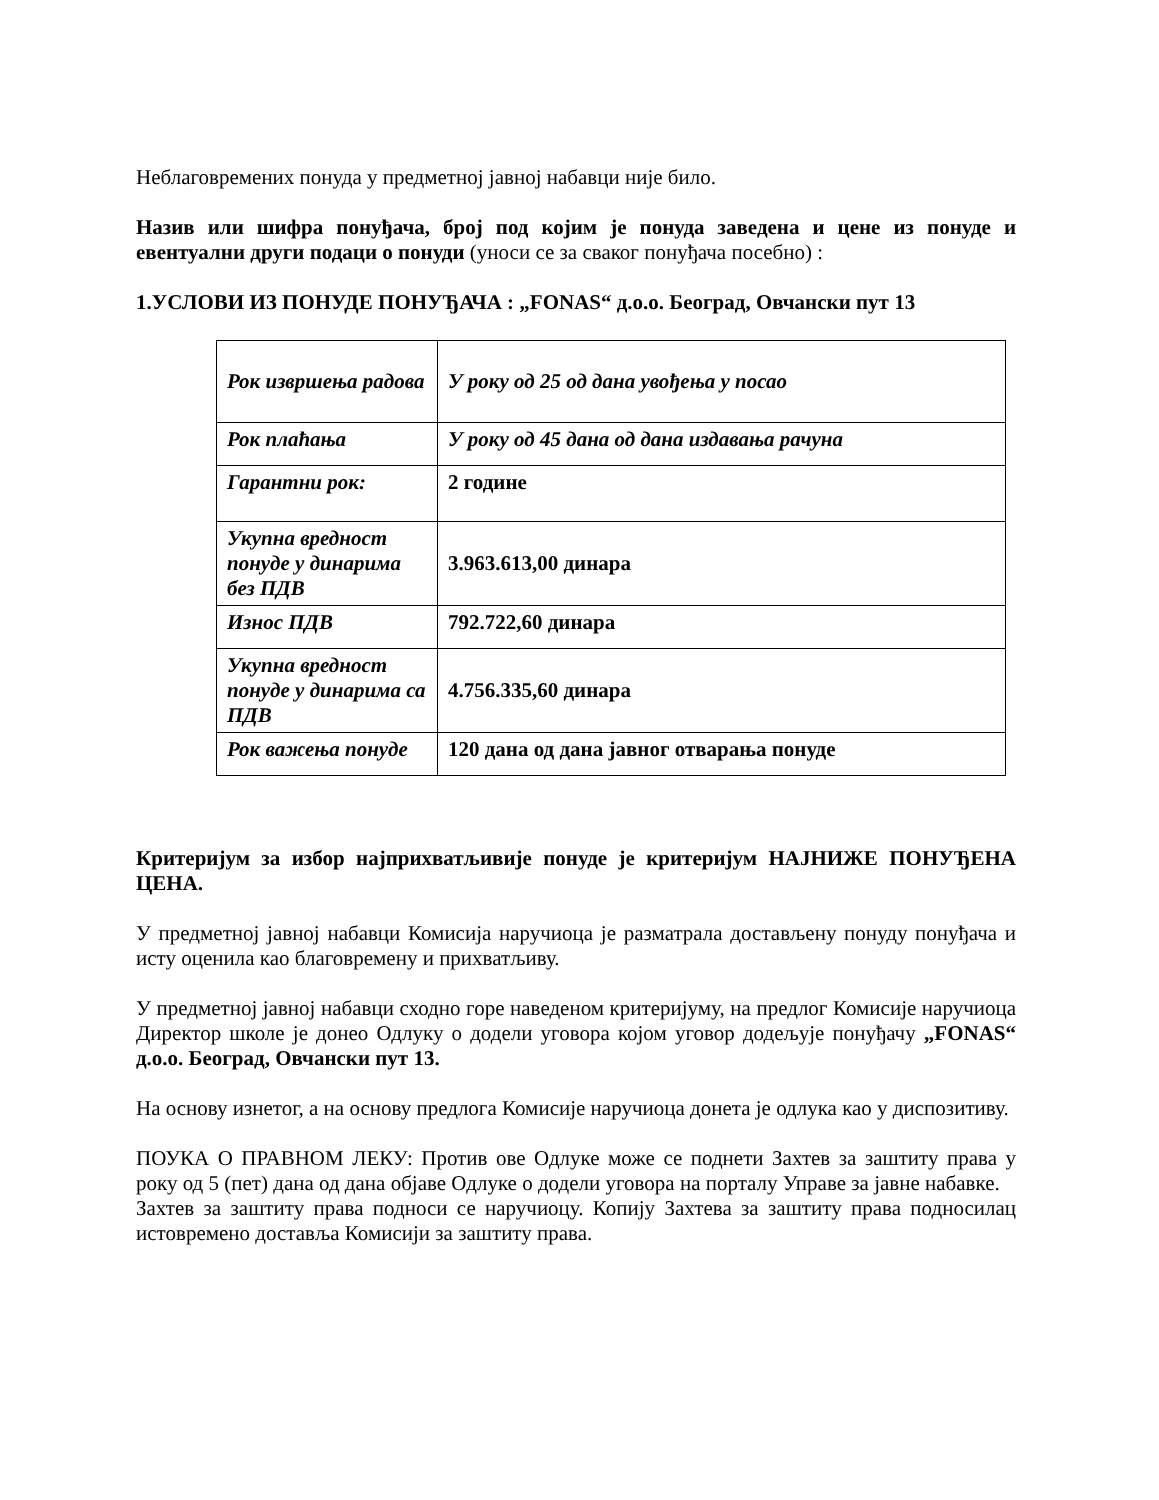Неблаговремених понуда у предметној јавној набавци није било.
Назив или шифра понуђача, број под којим је понуда заведена и цене из понуде и евентуални други подаци о понуди (уноси се за сваког понуђача посебно) :
1.УСЛОВИ ИЗ ПОНУДЕ ПОНУЂАЧА : „FONAS“ д.о.о. Београд, Овчански пут 13
| Рок извршења радова | У року од 25 од дана увођења у посао |
| Рок плаћања | У року од 45 дана од дана издавања рачуна |
| Гарантни рок: | 2 године |
| Укупна вредност понуде у динарима без ПДВ | 3.963.613,00 динара |
| Износ ПДВ | 792.722,60 динара |
| Укупна вредност понуде у динарима са ПДВ | 4.756.335,60 динара |
| Рок важења понуде | 120 дана од дана јавног отварања понуде |
Критеријум за избор најприхватљивије понуде је критеријум НАЈНИЖЕ ПОНУЂЕНА ЦЕНА.
У предметној јавној набавци Комисија наручиоца је разматрала достављену понуду понуђача и исту оценила као благовремену и прихватљиву.
У предметној јавној набавци сходно горе наведеном критеријуму, на предлог Комисије наручиоца Директор школе је донео Одлуку о додели уговора којом уговор додељује понуђачу „FONAS“ д.о.о. Београд, Овчански пут 13.
На основу изнетог, а на основу предлога Комисије наручиоца донета је одлука као у диспозитиву.
ПОУКА О ПРАВНОМ ЛЕКУ: Против ове Одлуке може се поднети Захтев за заштиту права у року од 5 (пет) дана од дана објаве Одлуке о додели уговора на порталу Управе за јавне набавке.
Захтев за заштиту права подноси се наручиоцу. Копију Захтева за заштиту права подносилац истовремено доставља Комисији за заштиту права.